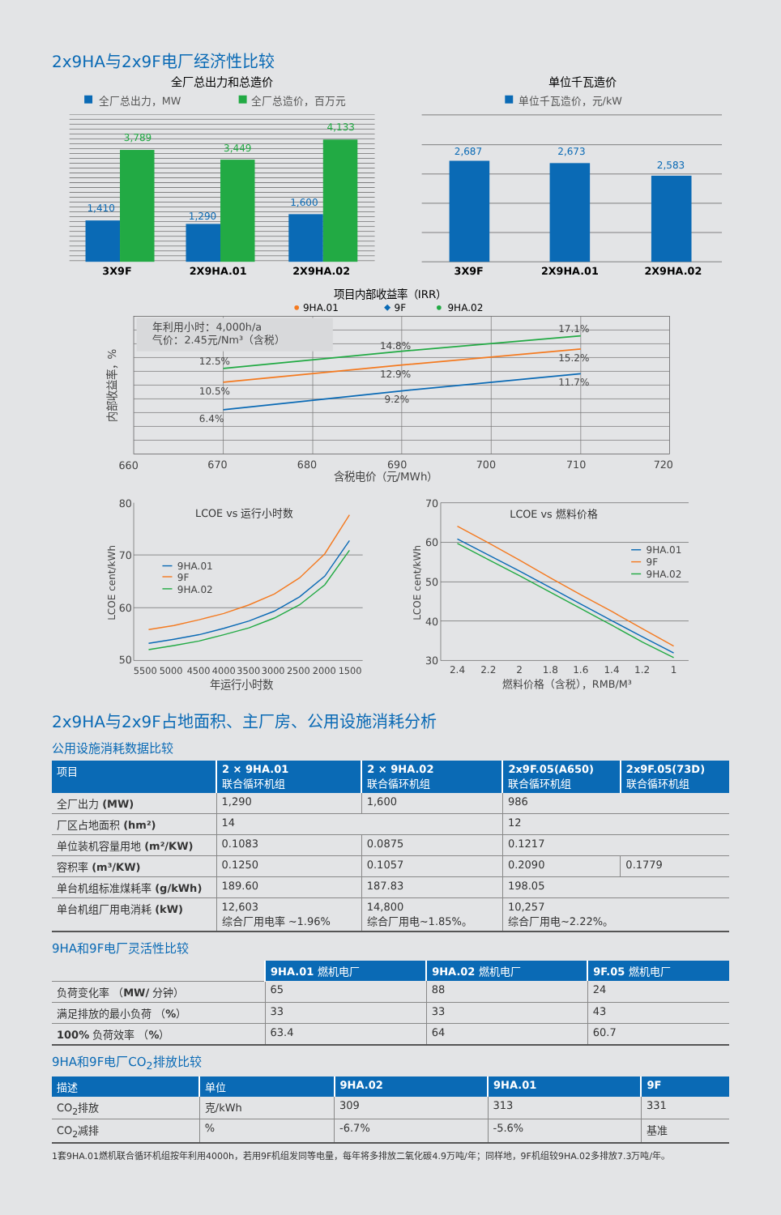2x9HA与2x9F电厂经济性比较
全厂总出力和总造价
全厂总出力，MW
全厂总造价，百万元
1,410
3,789
1,290
3,449
1,600
4,133
3X9F
2X9HA.01
2X9HA.02
单位千瓦造价
单位千瓦造价，元/kW
2,687
2,673
2,583
3X9F
2X9HA.01
2X9HA.02
项目内部收益率（IRR）
9HA.01
9F
9HA.02
年利用小时：4,000h/a
气价：2.45元/Nm³（含税）
内部收益率，%
12.5%
14.8%
17.1%
10.5%
12.9%
15.2%
6.4%
9.2%
11.7%
660
670
680
690
700
710
720
含税电价（元/MWh）
LCOE vs 运行小时数
80
70
60
50
LCOE cent/kWh
9HA.01
9F
9HA.02
5500
5000
4500
4000
3500
3000
2500
2000
1500
年运行小时数
LCOE vs 燃料价格
70
60
50
40
30
LCOE cent/kWh
9HA.01
9F
9HA.02
2.4
2.2
2
1.8
1.6
1.4
1.2
1
燃料价格（含税），RMB/M³
2x9HA与2x9F占地面积、主厂房、公用设施消耗分析
公用设施消耗数据比较
| 项目 | 2 × 9HA.01 联合循环机组 | 2 × 9HA.02 联合循环机组 | 2x9F.05(A650) 联合循环机组 | 2x9F.05(73D) 联合循环机组 |
| --- | --- | --- | --- | --- |
| 全厂出力 (MW) | 1,290 | 1,600 | 986 | |
| 厂区占地面积 (hm²) | 14 | | 12 | |
| 单位装机容量用地 (m²/KW) | 0.1083 | 0.0875 | 0.1217 | |
| 容积率 (m³/KW) | 0.1250 | 0.1057 | 0.2090 | 0.1779 |
| 单台机组标准煤耗率 (g/kWh) | 189.60 | 187.83 | 198.05 | |
| 单台机组厂用电消耗 (kW) | 12,603 综合厂用电率 ~1.96% | 14,800 综合厂用电~1.85%。 | 10,257 综合厂用电~2.22%。 | |
9HA和9F电厂灵活性比较
| | 9HA.01 燃机电厂 | 9HA.02 燃机电厂 | 9F.05 燃机电厂 |
| 负荷变化率 （ MW/ 分钟） | 65 | 88 | 24 |
| 满足排放的最小负荷 （ % ） | 33 | 33 | 43 |
| 100% 负荷效率 （ % ） | 63.4 | 64 | 60.7 |
9HA和9F电厂CO<sub>2</sub>排放比较
| 描述 | 单位 | 9HA.02 | 9HA.01 | 9F |
| --- | --- | --- | --- | --- |
| CO<sub>2</sub>排放 | 克/kWh | 309 | 313 | 331 |
| CO<sub>2</sub>减排 | % | -6.7% | -5.6% | 基准 |
1套9HA.01燃机联合循环机组按年利用4000h，若用9F机组发同等电量，每年将多排放二氧化碳4.9万吨/年；同样地，9F机组较9HA.02多排放7.3万吨/年。